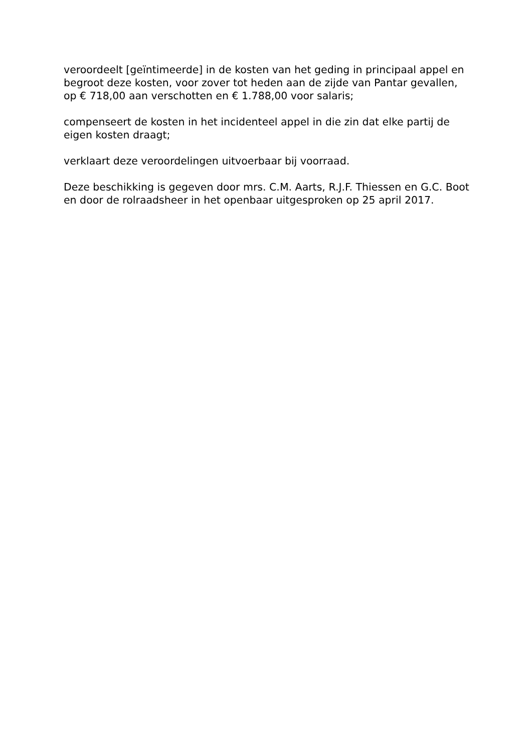veroordeelt [geïntimeerde] in de kosten van het geding in principaal appel en begroot deze kosten, voor zover tot heden aan de zijde van Pantar gevallen, op € 718,00 aan verschotten en € 1.788,00 voor salaris;
compenseert de kosten in het incidenteel appel in die zin dat elke partij de eigen kosten draagt;
verklaart deze veroordelingen uitvoerbaar bij voorraad.
Deze beschikking is gegeven door mrs. C.M. Aarts, R.J.F. Thiessen en G.C. Boot en door de rolraadsheer in het openbaar uitgesproken op 25 april 2017.